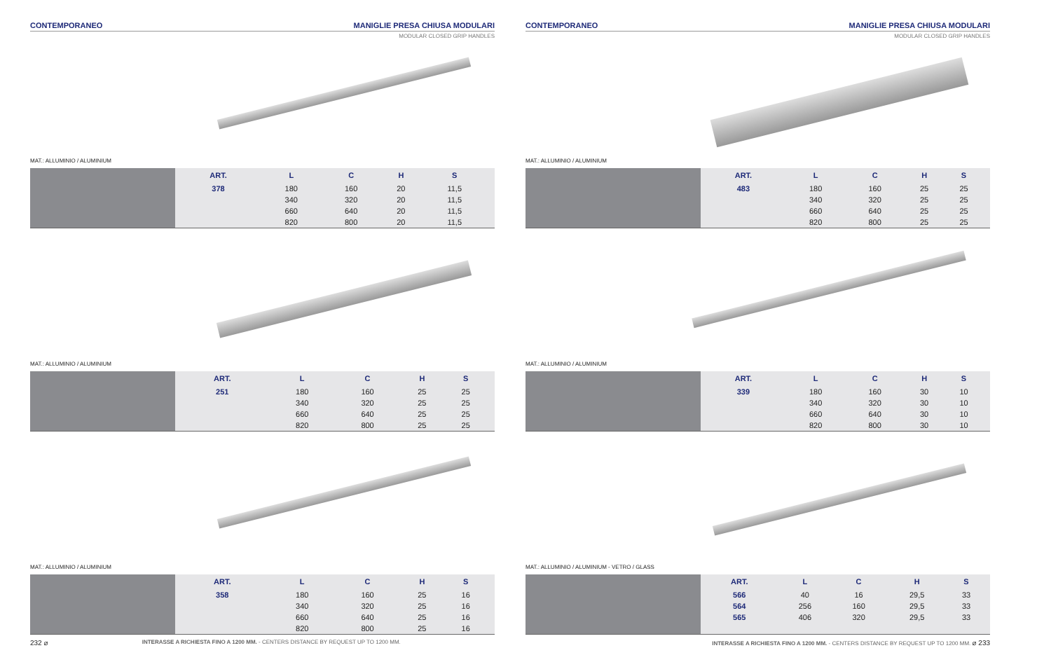CONTEMPORANEO MANIGLIE PRESA CHIUSA MODULARI
MODULAR CLOSED GRIP HANDLES
MAT.: ALLUMINIO / ALUMINIUM
| ART. | L | C | H | S | |
| --- | --- | --- | --- | --- | --- |
| 378 | 180 | 160 | 20 | 11,5 | |
| | 340 | 320 | 20 | 11,5 | |
| | 660 | 640 | 20 | 11,5 | |
| | 820 | 800 | 20 | 11,5 | |
MAT.: ALLUMINIO / ALUMINIUM
| ART. | L | C | H | S | |
| --- | --- | --- | --- | --- | --- |
| 251 | 180 | 160 | 25 | 25 | |
| | 340 | 320 | 25 | 25 | |
| | 660 | 640 | 25 | 25 | |
| | 820 | 800 | 25 | 25 | |
MAT.: ALLUMINIO / ALUMINIUM
| ART. | L | C | H | S | |
| --- | --- | --- | --- | --- | --- |
| 358 | 180 | 160 | 25 | 16 | |
| | 340 | 320 | 25 | 16 | |
| | 660 | 640 | 25 | 16 | |
| | 820 | 800 | 25 | 16 | |
232 ⌀ INTERASSE A RICHIESTA FINO A 1200 MM. - CENTERS DISTANCE BY REQUEST UP TO 1200 MM.
CONTEMPORANEO MANIGLIE PRESA CHIUSA MODULARI
MODULAR CLOSED GRIP HANDLES
MAT.: ALLUMINIO / ALUMINIUM
| ART. | L | C | H | S | |
| --- | --- | --- | --- | --- | --- |
| 483 | 180 | 160 | 25 | 25 | |
| | 340 | 320 | 25 | 25 | |
| | 660 | 640 | 25 | 25 | |
| | 820 | 800 | 25 | 25 | |
MAT.: ALLUMINIO / ALUMINIUM
| ART. | L | C | H | S | |
| --- | --- | --- | --- | --- | --- |
| 339 | 180 | 160 | 30 | 10 | |
| | 340 | 320 | 30 | 10 | |
| | 660 | 640 | 30 | 10 | |
| | 820 | 800 | 30 | 10 | |
MAT.: ALLUMINIO / ALUMINIUM - VETRO / GLASS
| ART. | L | C | H | S | |
| --- | --- | --- | --- | --- | --- |
| 566 | 40 | 16 | 29,5 | 33 | |
| 564 | 256 | 160 | 29,5 | 33 | |
| 565 | 406 | 320 | 29,5 | 33 | |
INTERASSE A RICHIESTA FINO A 1200 MM. - CENTERS DISTANCE BY REQUEST UP TO 1200 MM. ⌀ 233